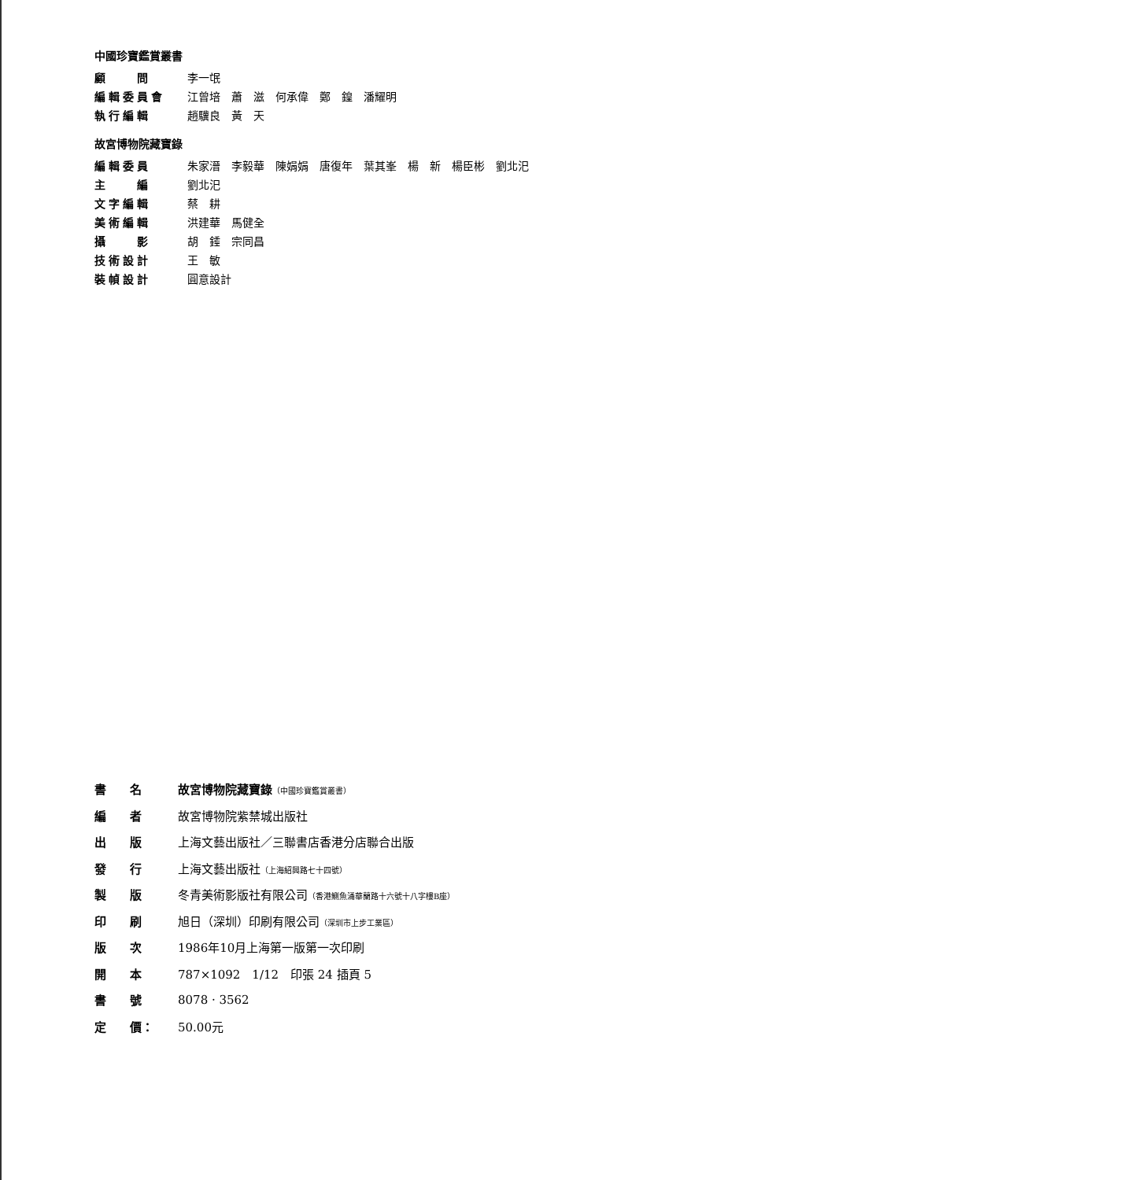中國珍寶鑑賞叢書
顧　　問 李一氓
編輯委員會 江曾培　蕭　滋　何承偉　鄭　鍠　潘耀明
執行編輯 趙驥良　黃　天
故宮博物院藏寶錄
編輯委員 朱家溍　李毅華　陳娟娟　唐復年　葉其峯　楊　新　楊臣彬　劉北汜
主　　編 劉北汜
文字編輯 蔡　耕
美術編輯 洪建華　馬健全
攝　　影 胡　錘　宗同昌
技術設計 王　敏
裝幀設計 圓意設計
書名 故宮博物院藏寶錄（中國珍寶鑑賞叢書）
編者 故宮博物院紫禁城出版社
出版 上海文藝出版社／三聯書店香港分店聯合出版
發行 上海文藝出版社（上海紹興路七十四號）
製版 冬青美術影版社有限公司（香港鰂魚涌華蘭路十六號十八字樓B座）
印刷 旭日（深圳）印刷有限公司（深圳市上步工業區）
版次 1986年10月上海第一版第一次印刷
開本 787×1092　1/12　印張 24 插頁 5
書號 8078 · 3562
定　　價： 50.00元